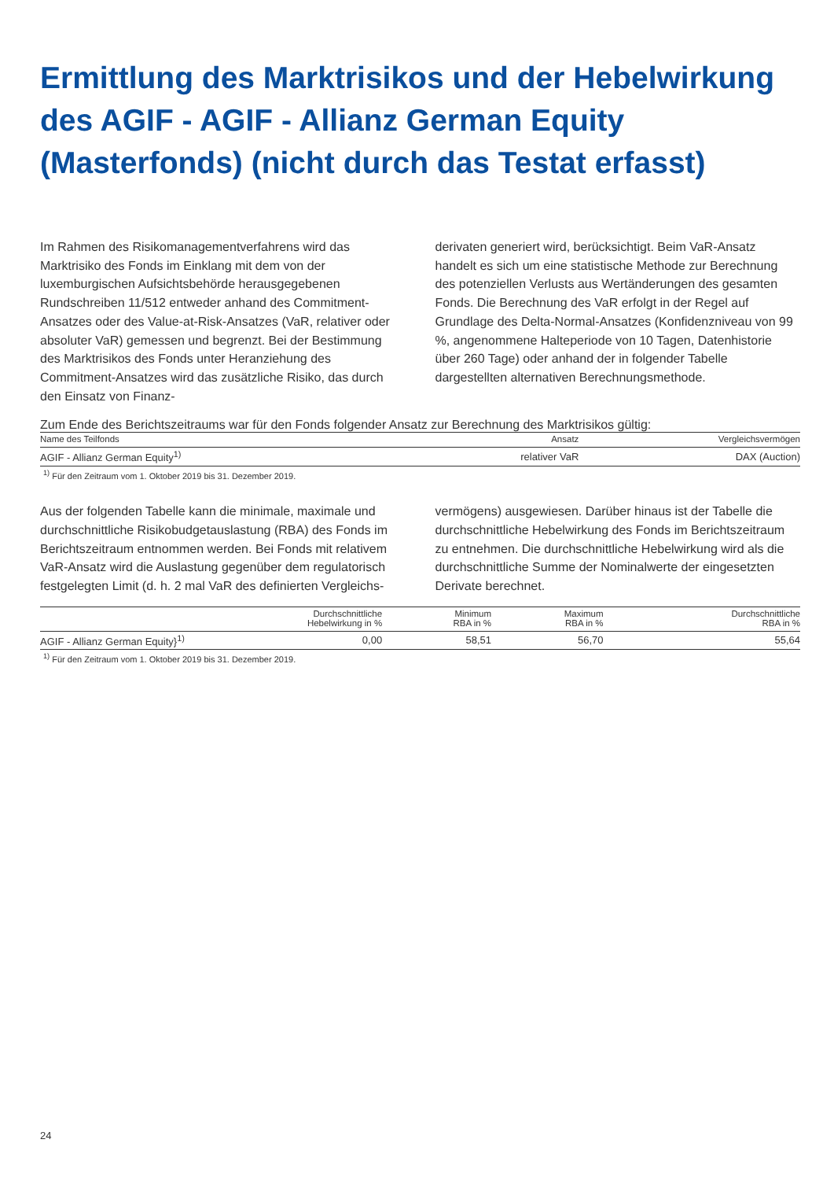Ermittlung des Marktrisikos und der Hebelwirkung des AGIF - AGIF - Allianz German Equity (Masterfonds) (nicht durch das Testat erfasst)
Im Rahmen des Risikomanagementverfahrens wird das Marktrisiko des Fonds im Einklang mit dem von der luxemburgischen Aufsichtsbehörde herausgegebenen Rundschreiben 11/512 entweder anhand des Commitment-Ansatzes oder des Value-at-Risk-Ansatzes (VaR, relativer oder absoluter VaR) gemessen und begrenzt. Bei der Bestimmung des Marktrisikos des Fonds unter Heranziehung des Commitment-Ansatzes wird das zusätzliche Risiko, das durch den Einsatz von Finanz-
derivaten generiert wird, berücksichtigt. Beim VaR-Ansatz handelt es sich um eine statistische Methode zur Berechnung des potenziellen Verlusts aus Wertänderungen des gesamten Fonds. Die Berechnung des VaR erfolgt in der Regel auf Grundlage des Delta-Normal-Ansatzes (Konfidenzniveau von 99 %, angenommene Halteperiode von 10 Tagen, Datenhistorie über 260 Tage) oder anhand der in folgender Tabelle dargestellten alternativen Berechnungsmethode.
Zum Ende des Berichtszeitraums war für den Fonds folgender Ansatz zur Berechnung des Marktrisikos gültig:
| Name des Teilfonds | Ansatz | Vergleichsvermögen |
| --- | --- | --- |
| AGIF - Allianz German Equity<sup>1)</sup> | relativer VaR | DAX (Auction) |
<sup>1)</sup> Für den Zeitraum vom 1. Oktober 2019 bis 31. Dezember 2019.
Aus der folgenden Tabelle kann die minimale, maximale und durchschnittliche Risikobudgetauslastung (RBA) des Fonds im Berichtszeitraum entnommen werden. Bei Fonds mit relativem VaR-Ansatz wird die Auslastung gegenüber dem regulatorisch festgelegten Limit (d. h. 2 mal VaR des definierten Vergleichs-
vermögens) ausgewiesen. Darüber hinaus ist der Tabelle die durchschnittliche Hebelwirkung des Fonds im Berichtszeitraum zu entnehmen. Die durchschnittliche Hebelwirkung wird als die durchschnittliche Summe der Nominalwerte der eingesetzten Derivate berechnet.
| | Durchschnittliche Hebelwirkung in % | Minimum RBA in % | Maximum RBA in % | Durchschnittliche RBA in % |
| --- | --- | --- | --- | --- |
| AGIF - Allianz German Equity}<sup>1)</sup> | 0,00 | 58,51 | 56,70 | 55,64 |
<sup>1)</sup> Für den Zeitraum vom 1. Oktober 2019 bis 31. Dezember 2019.
24